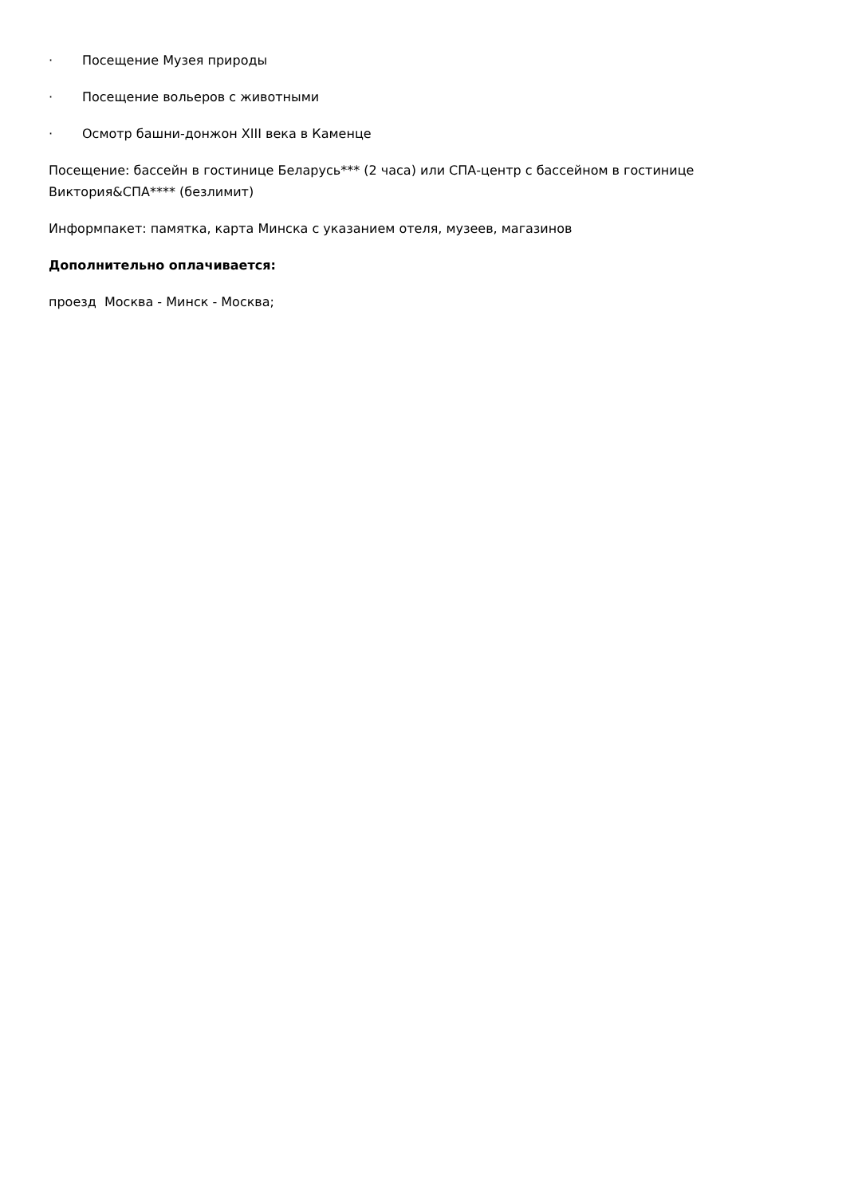· Посещение Музея природы
· Посещение вольеров с животными
· Осмотр башни-донжон XIII века в Каменце
Посещение: бассейн в гостинице Беларусь*** (2 часа) или СПА-центр с бассейном в гостинице Виктория&СПА**** (безлимит)
Информпакет: памятка, карта Минска с указанием отеля, музеев, магазинов
Дополнительно оплачивается:
проезд Москва - Минск - Москва;